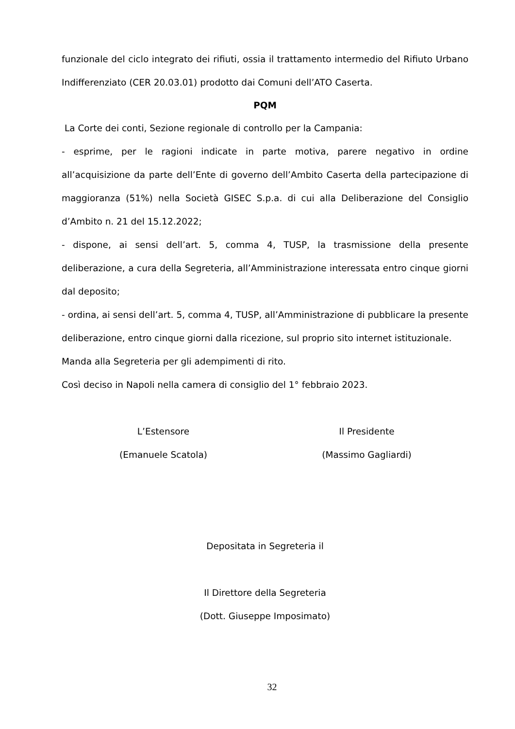funzionale del ciclo integrato dei rifiuti, ossia il trattamento intermedio del Rifiuto Urbano Indifferenziato (CER 20.03.01) prodotto dai Comuni dell’ATO Caserta.
PQM
La Corte dei conti, Sezione regionale di controllo per la Campania:
- esprime, per le ragioni indicate in parte motiva, parere negativo in ordine all’acquisizione da parte dell’Ente di governo dell’Ambito Caserta della partecipazione di maggioranza (51%) nella Società GISEC S.p.a. di cui alla Deliberazione del Consiglio d’Ambito n. 21 del 15.12.2022;
- dispone, ai sensi dell’art. 5, comma 4, TUSP, la trasmissione della presente deliberazione, a cura della Segreteria, all’Amministrazione interessata entro cinque giorni dal deposito;
- ordina, ai sensi dell’art. 5, comma 4, TUSP, all’Amministrazione di pubblicare la presente deliberazione, entro cinque giorni dalla ricezione, sul proprio sito internet istituzionale.
Manda alla Segreteria per gli adempimenti di rito.
Così deciso in Napoli nella camera di consiglio del 1° febbraio 2023.
L’Estensore
(Emanuele Scatola)
Il Presidente
(Massimo Gagliardi)
Depositata in Segreteria il
Il Direttore della Segreteria
(Dott. Giuseppe Imposimato)
32